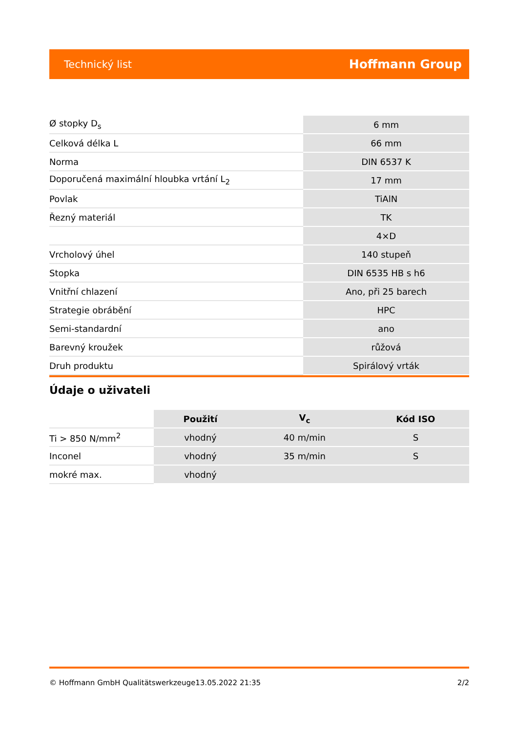Technický list Hoffmann Group
| Ø stopky D<sub>s</sub> | 6 mm |
| Celková délka L | 66 mm |
| Norma | DIN 6537 K |
| Doporučená maximální hloubka vrtání L<sub>2</sub> | 17 mm |
| Povlak | TiAlN |
| Řezný materiál | TK |
| | 4×D |
| Vrcholový úhel | 140 stupeň |
| Stopka | DIN 6535 HB s h6 |
| Vnitřní chlazení | Ano, při 25 barech |
| Strategie obrábění | HPC |
| Semi-standardní | ano |
| Barevný kroužek | růžová |
| Druh produktu | Spirálový vrták |
Údaje o uživateli
| | Použití | V<sub>c</sub> | Kód ISO |
| Ti > 850 N/mm<sup>2</sup> | vhodný | 40 m/min | S |
| Inconel | vhodný | 35 m/min | S |
| mokré max. | vhodný | | |
© Hoffmann GmbH Qualitätswerkzeuge 13.05.2022 21:35 2/2